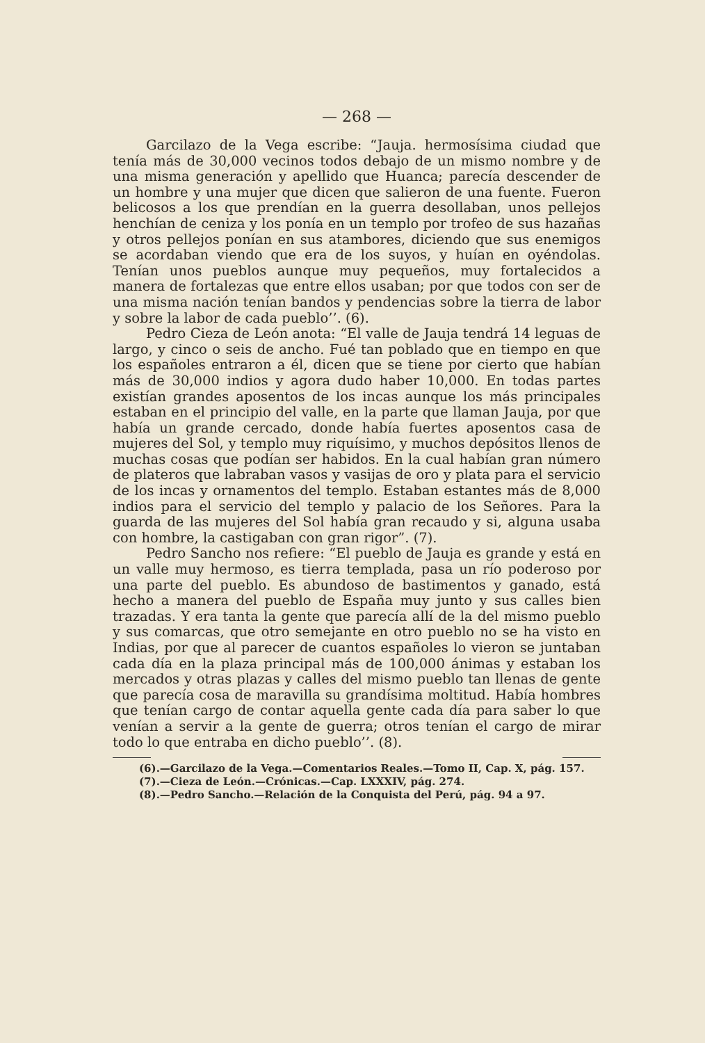— 268 —
Garcilazo de la Vega escribe: “Jauja. hermosísima ciudad que tenía más de 30,000 vecinos todos debajo de un mismo nombre y de una misma generación y apellido que Huanca; parecía descender de un hombre y una mujer que dicen que salieron de una fuente. Fueron belicosos a los que prendían en la guerra desollaban, unos pellejos henchían de ceniza y los ponía en un templo por trofeo de sus hazañas y otros pellejos ponían en sus atambores, diciendo que sus enemigos se acordaban viendo que era de los suyos, y huían en oyéndolas. Tenían unos pueblos aunque muy pequeños, muy fortalecidos a manera de fortalezas que entre ellos usaban; por que todos con ser de una misma nación tenían bandos y pendencias sobre la tierra de labor y sobre la labor de cada pueblo’’. (6).
Pedro Cieza de León anota: “El valle de Jauja tendrá 14 leguas de largo, y cinco o seis de ancho. Fué tan poblado que en tiempo en que los españoles entraron a él, dicen que se tiene por cierto que habían más de 30,000 indios y agora dudo haber 10,000. En todas partes existían grandes aposentos de los incas aunque los más principales estaban en el principio del valle, en la parte que llaman Jauja, por que había un grande cercado, donde había fuertes aposentos casa de mujeres del Sol, y templo muy riquísimo, y muchos depósitos llenos de muchas cosas que podían ser habidos. En la cual habían gran número de plateros que labraban vasos y vasijas de oro y plata para el servicio de los incas y ornamentos del templo. Estaban estantes más de 8,000 indios para el servicio del templo y palacio de los Señores. Para la guarda de las mujeres del Sol había gran recaudo y si, alguna usaba con hombre, la castigaban con gran rigor”. (7).
Pedro Sancho nos refiere: “El pueblo de Jauja es grande y está en un valle muy hermoso, es tierra templada, pasa un río poderoso por una parte del pueblo. Es abundoso de bastimentos y ganado, está hecho a manera del pueblo de España muy junto y sus calles bien trazadas. Y era tanta la gente que parecía allí de la del mismo pueblo y sus comarcas, que otro semejante en otro pueblo no se ha visto en Indias, por que al parecer de cuantos españoles lo vieron se juntaban cada día en la plaza principal más de 100,000 ánimas y estaban los mercados y otras plazas y calles del mismo pueblo tan llenas de gente que parecía cosa de maravilla su grandísima moltitud. Había hombres que tenían cargo de contar aquella gente cada día para saber lo que venían a servir a la gente de guerra; otros tenían el cargo de mirar todo lo que entraba en dicho pueblo’’. (8).
(6).—Garcilazo de la Vega.—Comentarios Reales.—Tomo II, Cap. X, pág. 157.
(7).—Cieza de León.—Crónicas.—Cap. LXXXIV, pág. 274.
(8).—Pedro Sancho.—Relación de la Conquista del Perú, pág. 94 a 97.